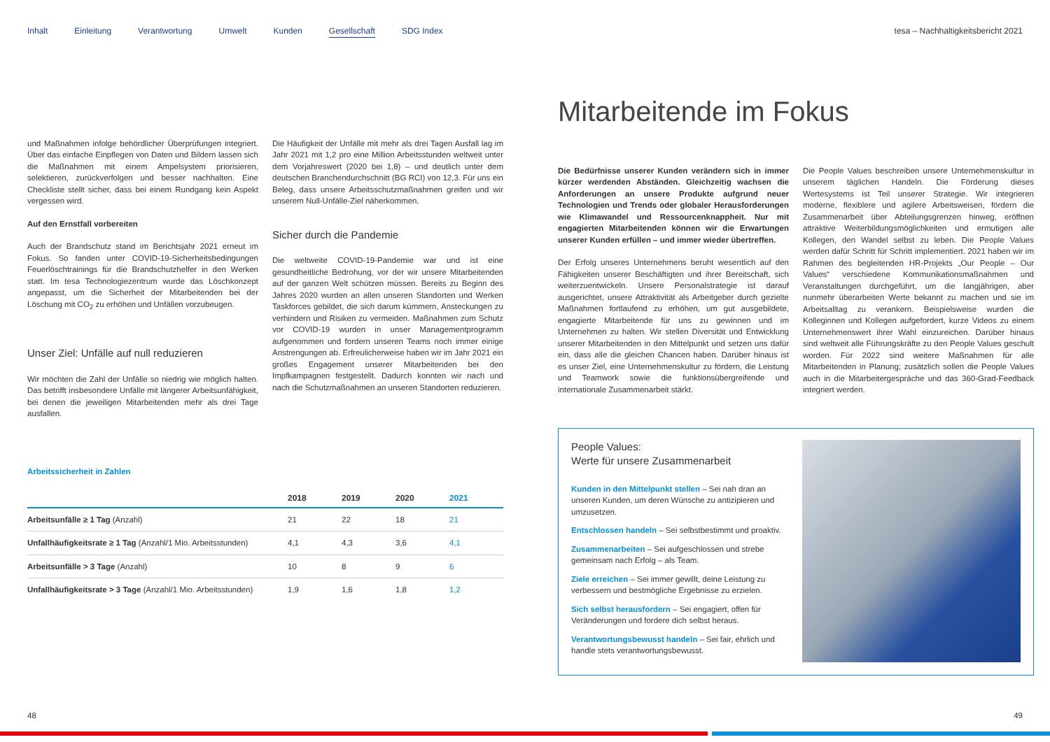Inhalt Einleitung Verantwortung Umwelt Kunden Gesellschaft SDG Index tesa – Nachhaltigkeitsbericht 2021
und Maßnahmen infolge behördlicher Überprüfungen integriert. Über das einfache Einpflegen von Daten und Bildern lassen sich die Maßnahmen mit einem Ampelsystem priorisieren, selektieren, zurückverfolgen und besser nachhalten. Eine Checkliste stellt sicher, dass bei einem Rundgang kein Aspekt vergessen wird.
Auf den Ernstfall vorbereiten
Auch der Brandschutz stand im Berichtsjahr 2021 erneut im Fokus. So fanden unter COVID-19-Sicherheitsbedingungen Feuerlöschtrainings für die Brandschutzhelfer in den Werken statt. Im tesa Technologiezentrum wurde das Löschkonzept angepasst, um die Sicherheit der Mitarbeitenden bei der Löschung mit CO<sub>2</sub> zu erhöhen und Unfällen vorzubeugen.
Unser Ziel: Unfälle auf null reduzieren
Wir möchten die Zahl der Unfälle so niedrig wie möglich halten. Das betrifft insbesondere Unfälle mit längerer Arbeitsunfähigkeit, bei denen die jeweiligen Mitarbeitenden mehr als drei Tage ausfallen.
Die Häufigkeit der Unfälle mit mehr als drei Tagen Ausfall lag im Jahr 2021 mit 1,2 pro eine Million Arbeitsstunden weltweit unter dem Vorjahreswert (2020 bei 1,8) – und deutlich unter dem deutschen Branchendurchschnitt (BG RCI) von 12,3. Für uns ein Beleg, dass unsere Arbeitsschutzmaßnahmen greifen und wir unserem Null-Unfälle-Ziel näherkommen.
Sicher durch die Pandemie
Die weltweite COVID-19-Pandemie war und ist eine gesundheitliche Bedrohung, vor der wir unsere Mitarbeitenden auf der ganzen Welt schützen müssen. Bereits zu Beginn des Jahres 2020 wurden an allen unseren Standorten und Werken Taskforces gebildet, die sich darum kümmern, Ansteckungen zu verhindern und Risiken zu vermeiden. Maßnahmen zum Schutz vor COVID-19 wurden in unser Managementprogramm aufgenommen und fordern unseren Teams noch immer einige Anstrengungen ab. Erfreulicherweise haben wir im Jahr 2021 ein großes Engagement unserer Mitarbeitenden bei den Impfkampagnen festgestellt. Dadurch konnten wir nach und nach die Schutzmaßnahmen an unseren Standorten reduzieren.
Arbeitssicherheit in Zahlen
| | 2018 | 2019 | 2020 | 2021 |
| --- | --- | --- | --- | --- |
| Arbeitsunfälle ≥ 1 Tag (Anzahl) | 21 | 22 | 18 | 21 |
| Unfallhäufigkeitsrate ≥ 1 Tag (Anzahl/1 Mio. Arbeitsstunden) | 4,1 | 4,3 | 3,6 | 4,1 |
| Arbeitsunfälle > 3 Tage (Anzahl) | 10 | 8 | 9 | 6 |
| Unfallhäufigkeitsrate > 3 Tage (Anzahl/1 Mio. Arbeitsstunden) | 1,9 | 1,6 | 1,8 | 1,2 |
Mitarbeitende im Fokus
Die Bedürfnisse unserer Kunden verändern sich in immer kürzer werdenden Abständen. Gleichzeitig wachsen die Anforderungen an unsere Produkte aufgrund neuer Technologien und Trends oder globaler Herausforderungen wie Klimawandel und Ressourcenknappheit. Nur mit engagierten Mitarbeitenden können wir die Erwartungen unserer Kunden erfüllen – und immer wieder übertreffen.
Der Erfolg unseres Unternehmens beruht wesentlich auf den Fähigkeiten unserer Beschäftigten und ihrer Bereitschaft, sich weiterzuentwickeln. Unsere Personalstrategie ist darauf ausgerichtet, unsere Attraktivität als Arbeitgeber durch gezielte Maßnahmen fortlaufend zu erhöhen, um gut ausgebildete, engagierte Mitarbeitende für uns zu gewinnen und im Unternehmen zu halten. Wir stellen Diversität und Entwicklung unserer Mitarbeitenden in den Mittelpunkt und setzen uns dafür ein, dass alle die gleichen Chancen haben. Darüber hinaus ist es unser Ziel, eine Unternehmenskultur zu fördern, die Leistung und Teamwork sowie die funktionsübergreifende und internationale Zusammenarbeit stärkt.
Die People Values beschreiben unsere Unternehmenskultur in unserem täglichen Handeln. Die Förderung dieses Wertesystems ist Teil unserer Strategie. Wir integrieren moderne, flexiblere und agilere Arbeitsweisen, fördern die Zusammenarbeit über Abteilungsgrenzen hinweg, eröffnen attraktive Weiterbildungsmöglichkeiten und ermutigen alle Kollegen, den Wandel selbst zu leben. Die People Values werden dafür Schritt für Schritt implementiert. 2021 haben wir im Rahmen des begleitenden HR-Projekts „Our People – Our Values“ verschiedene Kommunikationsmaßnahmen und Veranstaltungen durchgeführt, um die langjährigen, aber nunmehr überarbeiten Werte bekannt zu machen und sie im Arbeitsalltag zu verankern. Beispielsweise wurden die Kolleginnen und Kollegen aufgefordert, kurze Videos zu einem Unternehmenswert ihrer Wahl einzureichen. Darüber hinaus sind weltweit alle Führungskräfte zu den People Values geschult worden. Für 2022 sind weitere Maßnahmen für alle Mitarbeitenden in Planung; zusätzlich sollen die People Values auch in die Mitarbeitergespräche und das 360-Grad-Feedback integriert werden.
People Values:
Werte für unsere Zusammenarbeit
Kunden in den Mittelpunkt stellen – Sei nah dran an unseren Kunden, um deren Wünsche zu antizipieren und umzusetzen.
Entschlossen handeln – Sei selbstbestimmt und proaktiv.
Zusammenarbeiten – Sei aufgeschlossen und strebe gemeinsam nach Erfolg – als Team.
Ziele erreichen – Sei immer gewillt, deine Leistung zu verbessern und bestmögliche Ergebnisse zu erzielen.
Sich selbst herausfordern – Sei engagiert, offen für Veränderungen und fordere dich selbst heraus.
Verantwortungsbewusst handeln – Sei fair, ehrlich und handle stets verantwortungsbewusst.
48 49